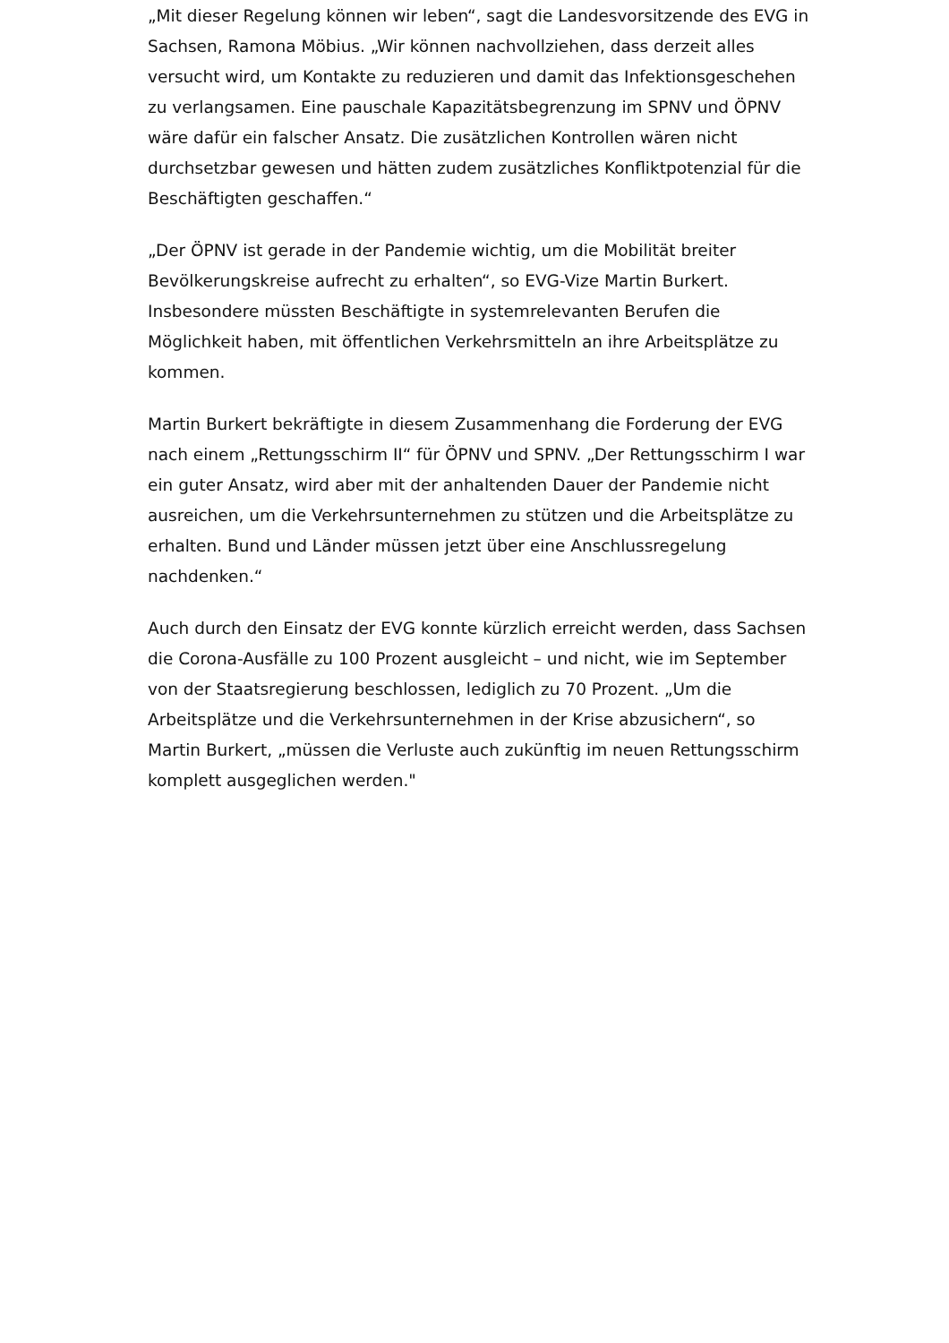„Mit dieser Regelung können wir leben“, sagt die Landesvorsitzende des EVG in Sachsen, Ramona Möbius. „Wir können nachvollziehen, dass derzeit alles versucht wird, um Kontakte zu reduzieren und damit das Infektionsgeschehen zu verlangsamen. Eine pauschale Kapazitätsbegrenzung im SPNV und ÖPNV wäre dafür ein falscher Ansatz. Die zusätzlichen Kontrollen wären nicht durchsetzbar gewesen und hätten zudem zusätzliches Konfliktpotenzial für die Beschäftigten geschaffen.“
„Der ÖPNV ist gerade in der Pandemie wichtig, um die Mobilität breiter Bevölkerungskreise aufrecht zu erhalten“, so EVG-Vize Martin Burkert. Insbesondere müssten Beschäftigte in systemrelevanten Berufen die Möglichkeit haben, mit öffentlichen Verkehrsmitteln an ihre Arbeitsplätze zu kommen.
Martin Burkert bekräftigte in diesem Zusammenhang die Forderung der EVG nach einem „Rettungsschirm II“ für ÖPNV und SPNV. „Der Rettungsschirm I war ein guter Ansatz, wird aber mit der anhaltenden Dauer der Pandemie nicht ausreichen, um die Verkehrsunternehmen zu stützen und die Arbeitsplätze zu erhalten. Bund und Länder müssen jetzt über eine Anschlussregelung nachdenken.“
Auch durch den Einsatz der EVG konnte kürzlich erreicht werden, dass Sachsen die Corona-Ausfälle zu 100 Prozent ausgleicht – und nicht, wie im September von der Staatsregierung beschlossen, lediglich zu 70 Prozent. „Um die Arbeitsplätze und die Verkehrsunternehmen in der Krise abzusichern“, so Martin Burkert, „müssen die Verluste auch zukünftig im neuen Rettungsschirm komplett ausgeglichen werden."